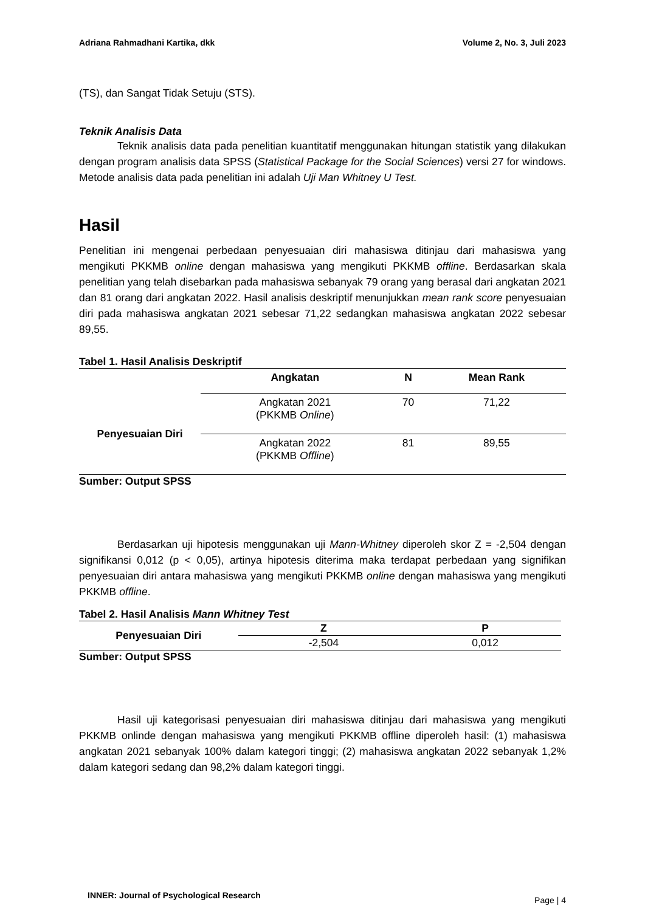Adriana Rahmadhani Kartika, dkk Volume 2, No. 3, Juli 2023
(TS), dan Sangat Tidak Setuju (STS).
Teknik Analisis Data
Teknik analisis data pada penelitian kuantitatif menggunakan hitungan statistik yang dilakukan dengan program analisis data SPSS (Statistical Package for the Social Sciences) versi 27 for windows. Metode analisis data pada penelitian ini adalah Uji Man Whitney U Test.
Hasil
Penelitian ini mengenai perbedaan penyesuaian diri mahasiswa ditinjau dari mahasiswa yang mengikuti PKKMB online dengan mahasiswa yang mengikuti PKKMB offline. Berdasarkan skala penelitian yang telah disebarkan pada mahasiswa sebanyak 79 orang yang berasal dari angkatan 2021 dan 81 orang dari angkatan 2022. Hasil analisis deskriptif menunjukkan mean rank score penyesuaian diri pada mahasiswa angkatan 2021 sebesar 71,22 sedangkan mahasiswa angkatan 2022 sebesar 89,55.
Tabel 1. Hasil Analisis Deskriptif
| | Angkatan | N | Mean Rank |
| --- | --- | --- | --- |
| Penyesuaian Diri | Angkatan 2021 (PKKMB Online ) | 70 | 71,22 |
| | Angkatan 2022 (PKKMB Offline ) | 81 | 89,55 |
Sumber: Output SPSS
Berdasarkan uji hipotesis menggunakan uji Mann-Whitney diperoleh skor Z = -2,504 dengan signifikansi 0,012 (p < 0,05), artinya hipotesis diterima maka terdapat perbedaan yang signifikan penyesuaian diri antara mahasiswa yang mengikuti PKKMB online dengan mahasiswa yang mengikuti PKKMB offline.
Tabel 2. Hasil Analisis Mann Whitney Test
| Penyesuaian Diri | Z | P |
| --- | --- | --- |
| | -2,504 | 0,012 |
Sumber: Output SPSS
Hasil uji kategorisasi penyesuaian diri mahasiswa ditinjau dari mahasiswa yang mengikuti PKKMB onlinde dengan mahasiswa yang mengikuti PKKMB offline diperoleh hasil: (1) mahasiswa angkatan 2021 sebanyak 100% dalam kategori tinggi; (2) mahasiswa angkatan 2022 sebanyak 1,2% dalam kategori sedang dan 98,2% dalam kategori tinggi.
INNER: Journal of Psychological Research Page | 4